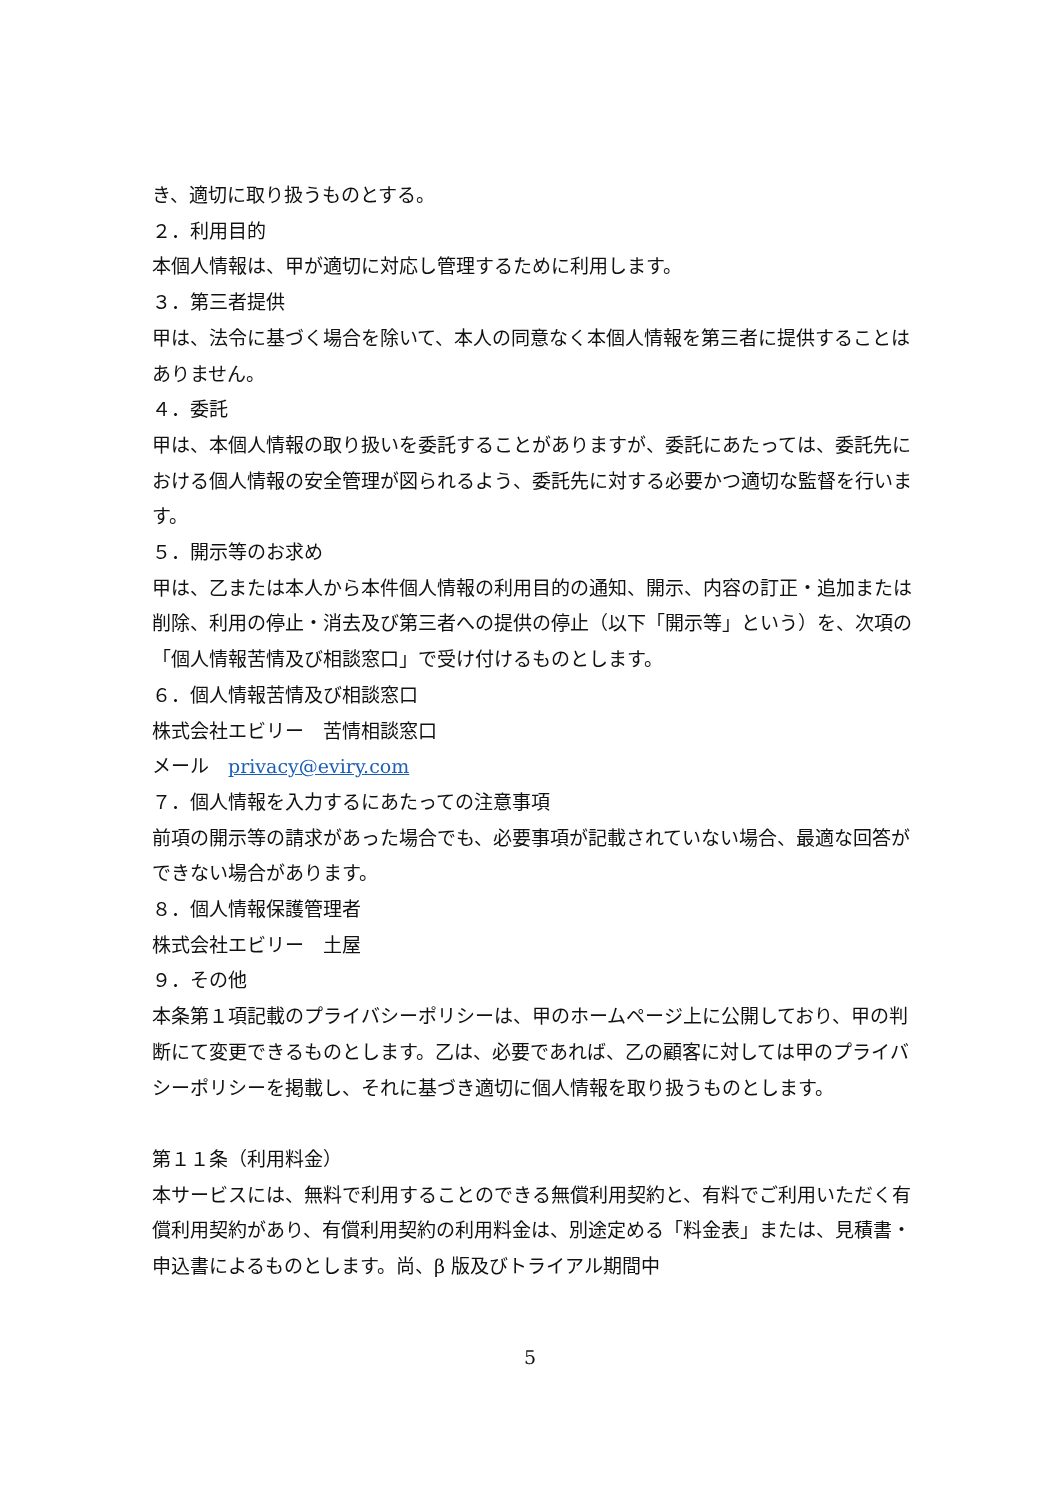き、適切に取り扱うものとする。
２．利用目的
本個人情報は、甲が適切に対応し管理するために利用します。
３．第三者提供
甲は、法令に基づく場合を除いて、本人の同意なく本個人情報を第三者に提供することはありません。
４．委託
甲は、本個人情報の取り扱いを委託することがありますが、委託にあたっては、委託先における個人情報の安全管理が図られるよう、委託先に対する必要かつ適切な監督を行います。
５．開示等のお求め
甲は、乙または本人から本件個人情報の利用目的の通知、開示、内容の訂正・追加または削除、利用の停止・消去及び第三者への提供の停止（以下「開示等」という）を、次項の「個人情報苦情及び相談窓口」で受け付けるものとします。
６．個人情報苦情及び相談窓口
株式会社エビリー　苦情相談窓口
メール　privacy@eviry.com
７．個人情報を入力するにあたっての注意事項
前項の開示等の請求があった場合でも、必要事項が記載されていない場合、最適な回答ができない場合があります。
８．個人情報保護管理者
株式会社エビリー　土屋
９．その他
本条第１項記載のプライバシーポリシーは、甲のホームページ上に公開しており、甲の判断にて変更できるものとします。乙は、必要であれば、乙の顧客に対しては甲のプライバシーポリシーを掲載し、それに基づき適切に個人情報を取り扱うものとします。
第１１条（利用料金）
本サービスには、無料で利用することのできる無償利用契約と、有料でご利用いただく有償利用契約があり、有償利用契約の利用料金は、別途定める「料金表」または、見積書・申込書によるものとします。尚、β 版及びトライアル期間中
5